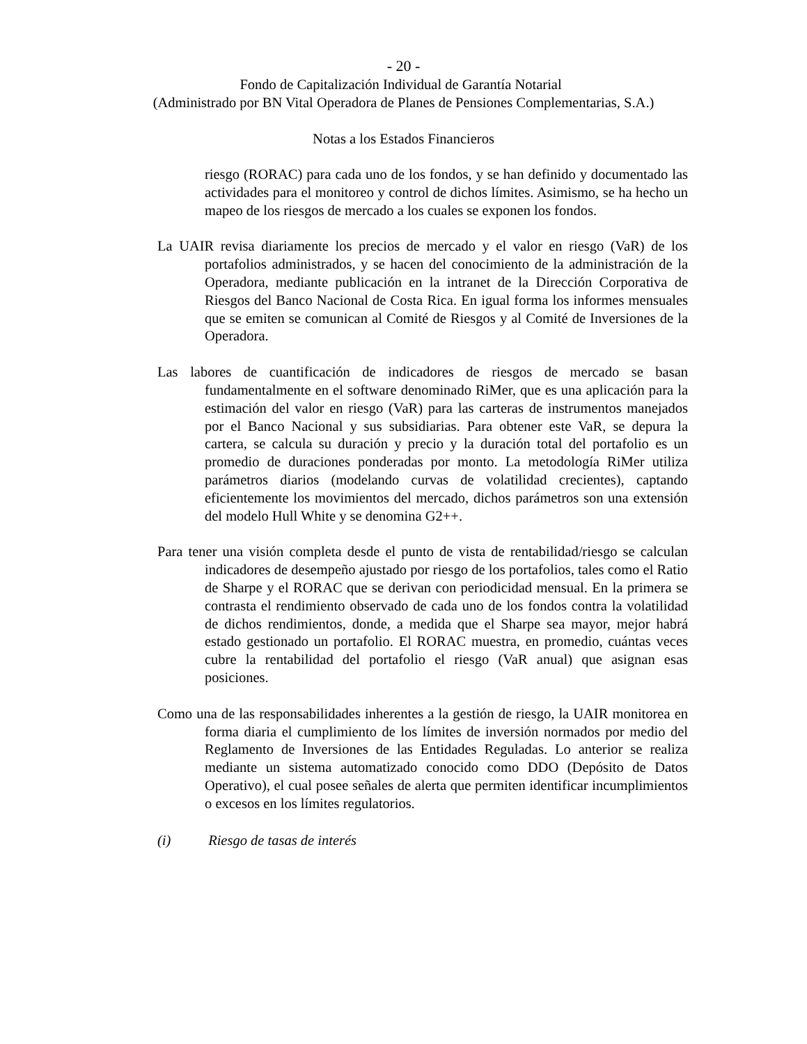- 20 -
Fondo de Capitalización Individual de Garantía Notarial
(Administrado por BN Vital Operadora de Planes de Pensiones Complementarias, S.A.)
Notas a los Estados Financieros
riesgo (RORAC) para cada uno de los fondos, y se han definido y documentado las actividades para el monitoreo y control de dichos límites. Asimismo, se ha hecho un mapeo de los riesgos de mercado a los cuales se exponen los fondos.
La UAIR revisa diariamente los precios de mercado y el valor en riesgo (VaR) de los portafolios administrados, y se hacen del conocimiento de la administración de la Operadora, mediante publicación en la intranet de la Dirección Corporativa de Riesgos del Banco Nacional de Costa Rica. En igual forma los informes mensuales que se emiten se comunican al Comité de Riesgos y al Comité de Inversiones de la Operadora.
Las labores de cuantificación de indicadores de riesgos de mercado se basan fundamentalmente en el software denominado RiMer, que es una aplicación para la estimación del valor en riesgo (VaR) para las carteras de instrumentos manejados por el Banco Nacional y sus subsidiarias. Para obtener este VaR, se depura la cartera, se calcula su duración y precio y la duración total del portafolio es un promedio de duraciones ponderadas por monto. La metodología RiMer utiliza parámetros diarios (modelando curvas de volatilidad crecientes), captando eficientemente los movimientos del mercado, dichos parámetros son una extensión del modelo Hull White y se denomina G2++.
Para tener una visión completa desde el punto de vista de rentabilidad/riesgo se calculan indicadores de desempeño ajustado por riesgo de los portafolios, tales como el Ratio de Sharpe y el RORAC que se derivan con periodicidad mensual. En la primera se contrasta el rendimiento observado de cada uno de los fondos contra la volatilidad de dichos rendimientos, donde, a medida que el Sharpe sea mayor, mejor habrá estado gestionado un portafolio. El RORAC muestra, en promedio, cuántas veces cubre la rentabilidad del portafolio el riesgo (VaR anual) que asignan esas posiciones.
Como una de las responsabilidades inherentes a la gestión de riesgo, la UAIR monitorea en forma diaria el cumplimiento de los límites de inversión normados por medio del Reglamento de Inversiones de las Entidades Reguladas. Lo anterior se realiza mediante un sistema automatizado conocido como DDO (Depósito de Datos Operativo), el cual posee señales de alerta que permiten identificar incumplimientos o excesos en los límites regulatorios.
(i) Riesgo de tasas de interés